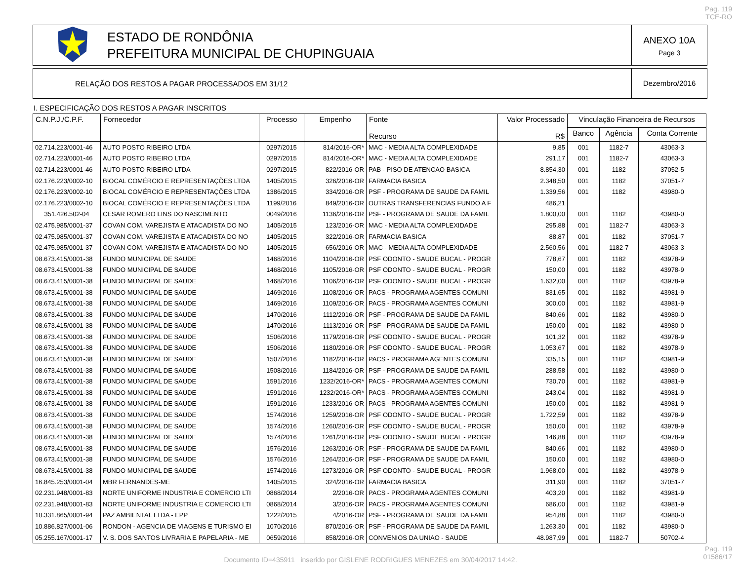Pag. 119
TCE-RO
ESTADO DE RONDÔNIA
PREFEITURA MUNICIPAL DE CHUPINGUAIA
ANEXO 10A
Page 3
RELAÇÃO DOS RESTOS A PAGAR PROCESSADOS EM 31/12
Dezembro/2016
I. ESPECIFICAÇÃO DOS RESTOS A PAGAR INSCRITOS
| C.N.P.J./C.P.F. | Fornecedor | Processo | Empenho | Fonte Recurso | Valor Processado R$ | Vinculação Financeira de Recursos | | |
| --- | --- | --- | --- | --- | --- | --- | --- | --- |
| | | | | | | Banco | Agência | Conta Corrente |
| 02.714.223/0001-46 | AUTO POSTO RIBEIRO LTDA | 0297/2015 | 814/2016-OR* | MAC - MEDIA ALTA COMPLEXIDADE | 9,85 | 001 | 1182-7 | 43063-3 |
| 02.714.223/0001-46 | AUTO POSTO RIBEIRO LTDA | 0297/2015 | 814/2016-OR* | MAC - MEDIA ALTA COMPLEXIDADE | 291,17 | 001 | 1182-7 | 43063-3 |
| 02.714.223/0001-46 | AUTO POSTO RIBEIRO LTDA | 0297/2015 | 822/2016-OR | PAB - PISO DE ATENCAO BASICA | 8.854,30 | 001 | 1182 | 37052-5 |
| 02.176.223/0002-10 | BIOCAL COMÉRCIO E REPRESENTAÇÕES LTDA | 1405/2015 | 326/2016-OR | FARMACIA BASICA | 2.348,50 | 001 | 1182 | 37051-7 |
| 02.176.223/0002-10 | BIOCAL COMÉRCIO E REPRESENTAÇÕES LTDA | 1386/2015 | 334/2016-OR | PSF - PROGRAMA DE SAUDE DA FAMIL | 1.339,56 | 001 | 1182 | 43980-0 |
| 02.176.223/0002-10 | BIOCAL COMÉRCIO E REPRESENTAÇÕES LTDA | 1199/2016 | 849/2016-OR | OUTRAS TRANSFERENCIAS FUNDO A F | 486,21 | | | |
| 351.426.502-04 | CESAR ROMERO LINS DO NASCIMENTO | 0049/2016 | 1136/2016-OR | PSF - PROGRAMA DE SAUDE DA FAMIL | 1.800,00 | 001 | 1182 | 43980-0 |
| 02.475.985/0001-37 | COVAN COM. VAREJISTA E ATACADISTA DO NO | 1405/2015 | 123/2016-OR | MAC - MEDIA ALTA COMPLEXIDADE | 295,88 | 001 | 1182-7 | 43063-3 |
| 02.475.985/0001-37 | COVAN COM. VAREJISTA E ATACADISTA DO NO | 1405/2015 | 322/2016-OR | FARMACIA BASICA | 88,87 | 001 | 1182 | 37051-7 |
| 02.475.985/0001-37 | COVAN COM. VAREJISTA E ATACADISTA DO NO | 1405/2015 | 656/2016-OR | MAC - MEDIA ALTA COMPLEXIDADE | 2.560,56 | 001 | 1182-7 | 43063-3 |
| 08.673.415/0001-38 | FUNDO MUNICIPAL DE SAUDE | 1468/2016 | 1104/2016-OR | PSF ODONTO - SAUDE BUCAL - PROGR | 778,67 | 001 | 1182 | 43978-9 |
| 08.673.415/0001-38 | FUNDO MUNICIPAL DE SAUDE | 1468/2016 | 1105/2016-OR | PSF ODONTO - SAUDE BUCAL - PROGR | 150,00 | 001 | 1182 | 43978-9 |
| 08.673.415/0001-38 | FUNDO MUNICIPAL DE SAUDE | 1468/2016 | 1106/2016-OR | PSF ODONTO - SAUDE BUCAL - PROGR | 1.632,00 | 001 | 1182 | 43978-9 |
| 08.673.415/0001-38 | FUNDO MUNICIPAL DE SAUDE | 1469/2016 | 1108/2016-OR | PACS - PROGRAMA AGENTES COMUNI | 831,65 | 001 | 1182 | 43981-9 |
| 08.673.415/0001-38 | FUNDO MUNICIPAL DE SAUDE | 1469/2016 | 1109/2016-OR | PACS - PROGRAMA AGENTES COMUNI | 300,00 | 001 | 1182 | 43981-9 |
| 08.673.415/0001-38 | FUNDO MUNICIPAL DE SAUDE | 1470/2016 | 1112/2016-OR | PSF - PROGRAMA DE SAUDE DA FAMIL | 840,66 | 001 | 1182 | 43980-0 |
| 08.673.415/0001-38 | FUNDO MUNICIPAL DE SAUDE | 1470/2016 | 1113/2016-OR | PSF - PROGRAMA DE SAUDE DA FAMIL | 150,00 | 001 | 1182 | 43980-0 |
| 08.673.415/0001-38 | FUNDO MUNICIPAL DE SAUDE | 1506/2016 | 1179/2016-OR | PSF ODONTO - SAUDE BUCAL - PROGR | 101,32 | 001 | 1182 | 43978-9 |
| 08.673.415/0001-38 | FUNDO MUNICIPAL DE SAUDE | 1506/2016 | 1180/2016-OR | PSF ODONTO - SAUDE BUCAL - PROGR | 1.053,67 | 001 | 1182 | 43978-9 |
| 08.673.415/0001-38 | FUNDO MUNICIPAL DE SAUDE | 1507/2016 | 1182/2016-OR | PACS - PROGRAMA AGENTES COMUNI | 335,15 | 001 | 1182 | 43981-9 |
| 08.673.415/0001-38 | FUNDO MUNICIPAL DE SAUDE | 1508/2016 | 1184/2016-OR | PSF - PROGRAMA DE SAUDE DA FAMIL | 288,58 | 001 | 1182 | 43980-0 |
| 08.673.415/0001-38 | FUNDO MUNICIPAL DE SAUDE | 1591/2016 | 1232/2016-OR* | PACS - PROGRAMA AGENTES COMUNI | 730,70 | 001 | 1182 | 43981-9 |
| 08.673.415/0001-38 | FUNDO MUNICIPAL DE SAUDE | 1591/2016 | 1232/2016-OR* | PACS - PROGRAMA AGENTES COMUNI | 243,04 | 001 | 1182 | 43981-9 |
| 08.673.415/0001-38 | FUNDO MUNICIPAL DE SAUDE | 1591/2016 | 1233/2016-OR | PACS - PROGRAMA AGENTES COMUNI | 150,00 | 001 | 1182 | 43981-9 |
| 08.673.415/0001-38 | FUNDO MUNICIPAL DE SAUDE | 1574/2016 | 1259/2016-OR | PSF ODONTO - SAUDE BUCAL - PROGR | 1.722,59 | 001 | 1182 | 43978-9 |
| 08.673.415/0001-38 | FUNDO MUNICIPAL DE SAUDE | 1574/2016 | 1260/2016-OR | PSF ODONTO - SAUDE BUCAL - PROGR | 150,00 | 001 | 1182 | 43978-9 |
| 08.673.415/0001-38 | FUNDO MUNICIPAL DE SAUDE | 1574/2016 | 1261/2016-OR | PSF ODONTO - SAUDE BUCAL - PROGR | 146,88 | 001 | 1182 | 43978-9 |
| 08.673.415/0001-38 | FUNDO MUNICIPAL DE SAUDE | 1576/2016 | 1263/2016-OR | PSF - PROGRAMA DE SAUDE DA FAMIL | 840,66 | 001 | 1182 | 43980-0 |
| 08.673.415/0001-38 | FUNDO MUNICIPAL DE SAUDE | 1576/2016 | 1264/2016-OR | PSF - PROGRAMA DE SAUDE DA FAMIL | 150,00 | 001 | 1182 | 43980-0 |
| 08.673.415/0001-38 | FUNDO MUNICIPAL DE SAUDE | 1574/2016 | 1273/2016-OR | PSF ODONTO - SAUDE BUCAL - PROGR | 1.968,00 | 001 | 1182 | 43978-9 |
| 16.845.253/0001-04 | MBR FERNANDES-ME | 1405/2015 | 324/2016-OR | FARMACIA BASICA | 311,90 | 001 | 1182 | 37051-7 |
| 02.231.948/0001-83 | NORTE UNIFORME INDUSTRIA E COMERCIO LTI | 0868/2014 | 2/2016-OR | PACS - PROGRAMA AGENTES COMUNI | 403,20 | 001 | 1182 | 43981-9 |
| 02.231.948/0001-83 | NORTE UNIFORME INDUSTRIA E COMERCIO LTI | 0868/2014 | 3/2016-OR | PACS - PROGRAMA AGENTES COMUNI | 686,00 | 001 | 1182 | 43981-9 |
| 10.331.865/0001-94 | PAZ AMBIENTAL LTDA - EPP | 1222/2015 | 4/2016-OR | PSF - PROGRAMA DE SAUDE DA FAMIL | 954,88 | 001 | 1182 | 43980-0 |
| 10.886.827/0001-06 | RONDON - AGENCIA DE VIAGENS E TURISMO EI | 1070/2016 | 870/2016-OR | PSF - PROGRAMA DE SAUDE DA FAMIL | 1.263,30 | 001 | 1182 | 43980-0 |
| 05.255.167/0001-17 | V. S. DOS SANTOS LIVRARIA E PAPELARIA - ME | 0659/2016 | 858/2016-OR | CONVENIOS DA UNIAO - SAUDE | 48.987,99 | 001 | 1182-7 | 50702-4 |
Pag. 119
01586/17
Documento ID=435911 inserido por GISLENE RODRIGUES MENEZES em 30/04/2017 14:42.